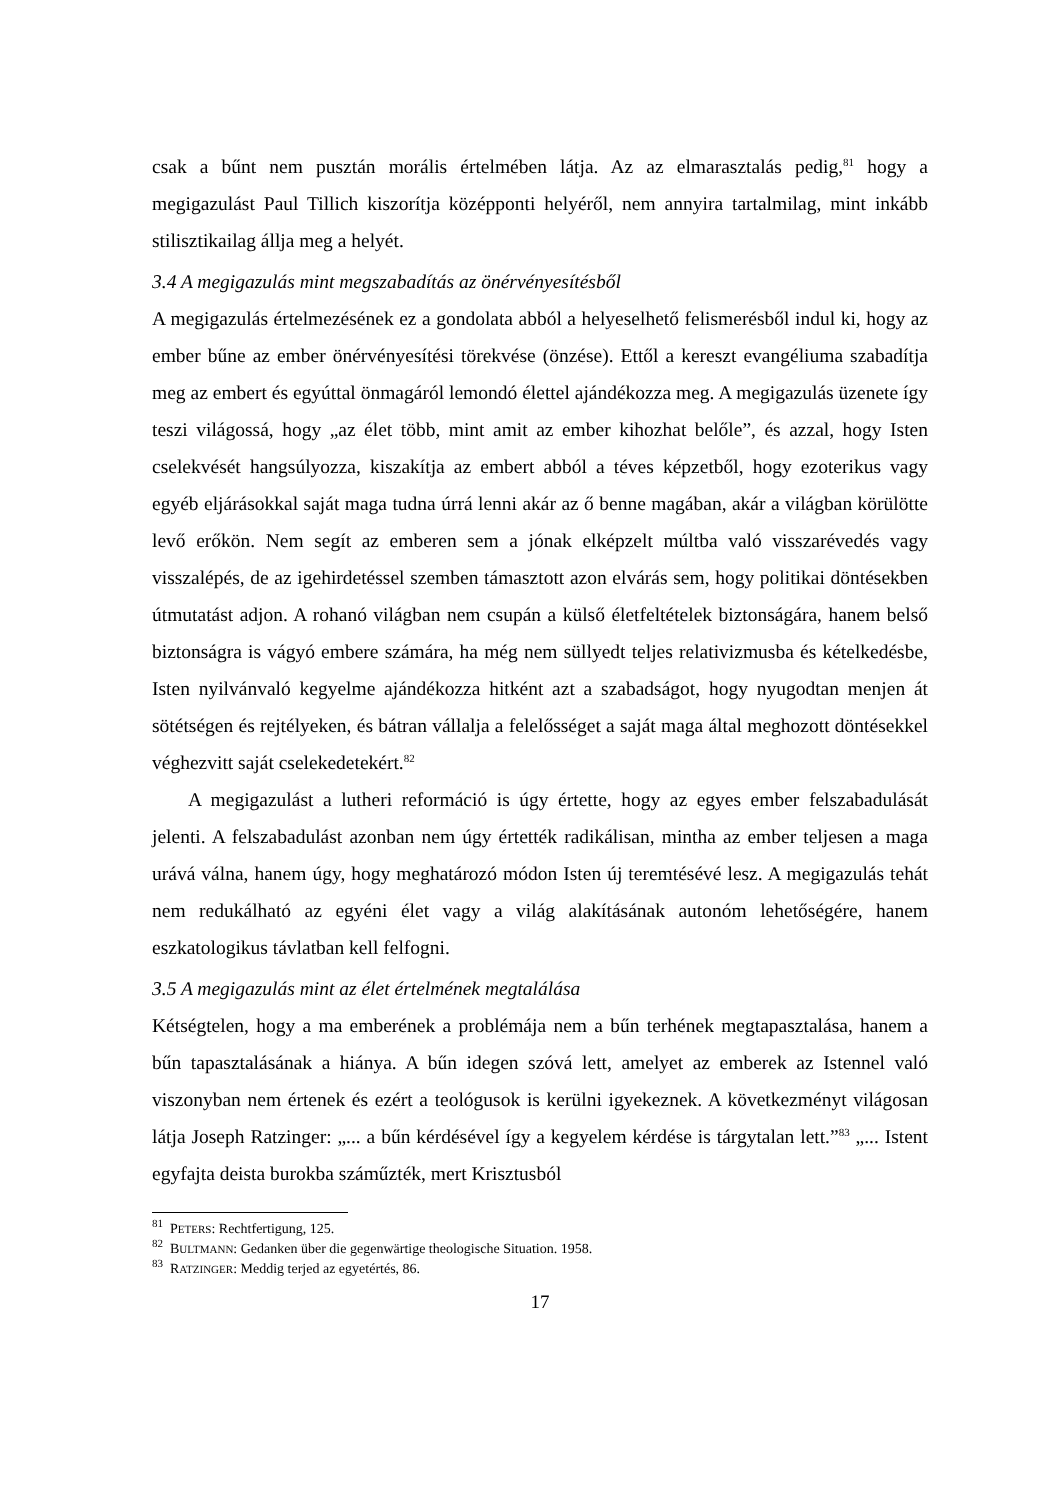csak a bűnt nem pusztán morális értelmében látja. Az az elmarasztalás pedig,<sup>81</sup> hogy a megigazulást Paul Tillich kiszorítja középponti helyéről, nem annyira tartalmilag, mint inkább stilisztikailag állja meg a helyét.
3.4 A megigazulás mint megszabadítás az önérvényesítésből
A megigazulás értelmezésének ez a gondolata abból a helyeselhető felismerésből indul ki, hogy az ember bűne az ember önérvényesítési törekvése (önzése). Ettől a kereszt evangéliuma szabadítja meg az embert és egyúttal önmagáról lemondó élettel ajándékozza meg. A megigazulás üzenete így teszi világossá, hogy „az élet több, mint amit az ember kihozhat belőle”, és azzal, hogy Isten cselekvését hangsúlyozza, kiszakítja az embert abból a téves képzetből, hogy ezoterikus vagy egyéb eljárásokkal saját maga tudna úrrá lenni akár az ő benne magában, akár a világban körülötte levő erőkön. Nem segít az emberen sem a jónak elképzelt múltba való visszarévedés vagy visszalépés, de az igehirdetéssel szemben támasztott azon elvárás sem, hogy politikai döntésekben útmutatást adjon. A rohanó világban nem csupán a külső életfeltételek biztonságára, hanem belső biztonságra is vágyó embere számára, ha még nem süllyedt teljes relativizmusba és kételkedésbe, Isten nyilvánvaló kegyelme ajándékozza hitként azt a szabadságot, hogy nyugodtan menjen át sötétségen és rejtélyeken, és bátran vállalja a felelősséget a saját maga által meghozott döntésekkel véghezvitt saját cselekedetekért.<sup>82</sup>
A megigazulást a lutheri reformáció is úgy értette, hogy az egyes ember felszabadulását jelenti. A felszabadulást azonban nem úgy értették radikálisan, mintha az ember teljesen a maga urává válna, hanem úgy, hogy meghatározó módon Isten új teremtésévé lesz. A megigazulás tehát nem redukálható az egyéni élet vagy a világ alakításának autonóm lehetőségére, hanem eszkatologikus távlatban kell felfogni.
3.5 A megigazulás mint az élet értelmének megtalálása
Kétségtelen, hogy a ma emberének a problémája nem a bűn terhének megtapasztalása, hanem a bűn tapasztalásának a hiánya. A bűn idegen szóvá lett, amelyet az emberek az Istennel való viszonyban nem értenek és ezért a teológusok is kerülni igyekeznek. A következményt világosan látja Joseph Ratzinger: „... a bűn kérdésével így a kegyelem kérdése is tárgytalan lett.”<sup>83</sup> „... Istent egyfajta deista burokba száműzték, mert Krisztusból
<sup>81</sup> PETERS: Rechtfertigung, 125.
<sup>82</sup> BULTMANN: Gedanken über die gegenwärtige theologische Situation. 1958.
<sup>83</sup> RATZINGER: Meddig terjed az egyetértés, 86.
17